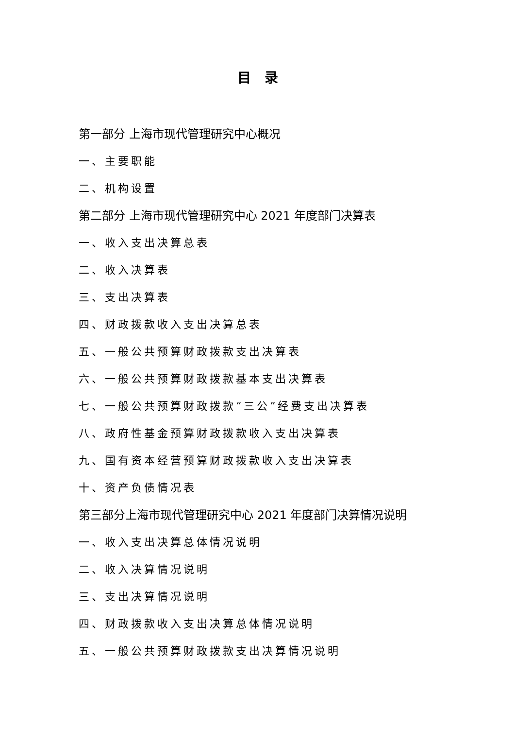目　录
第一部分 上海市现代管理研究中心概况
一、主要职能
二、机构设置
第二部分 上海市现代管理研究中心 2021 年度部门决算表
一、收入支出决算总表
二、收入决算表
三、支出决算表
四、财政拨款收入支出决算总表
五、一般公共预算财政拨款支出决算表
六、一般公共预算财政拨款基本支出决算表
七、一般公共预算财政拨款“三公”经费支出决算表
八、政府性基金预算财政拨款收入支出决算表
九、国有资本经营预算财政拨款收入支出决算表
十、资产负债情况表
第三部分上海市现代管理研究中心 2021 年度部门决算情况说明
一、收入支出决算总体情况说明
二、收入决算情况说明
三、支出决算情况说明
四、财政拨款收入支出决算总体情况说明
五、一般公共预算财政拨款支出决算情况说明